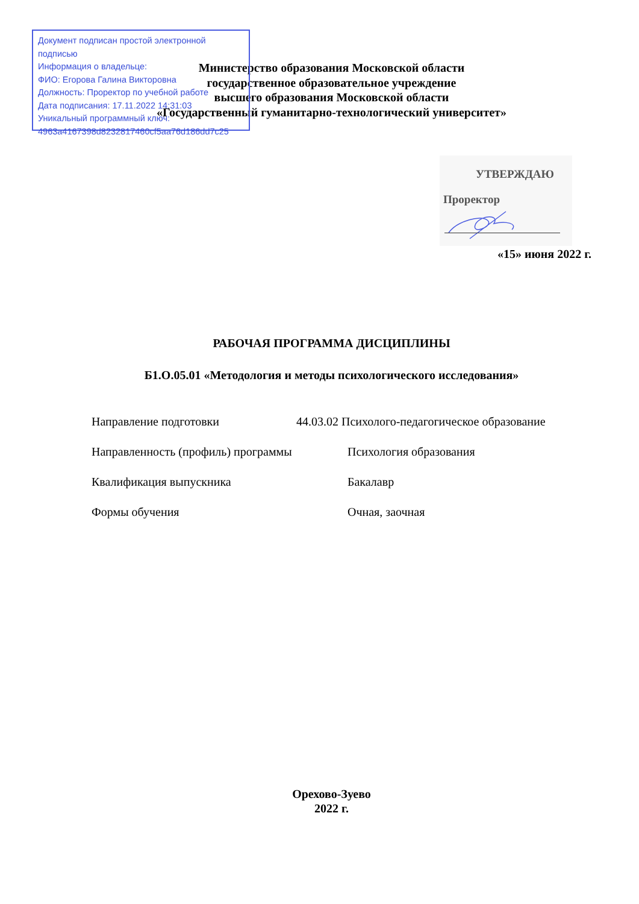Документ подписан простой электронной подписью
Информация о владельце:
ФИО: Егорова Галина Викторовна
Должность: Проректор по учебной работе
Дата подписания: 17.11.2022 14:31:03
Уникальный программный ключ:
4963a4167398d8232817460cf5aa76d186dd7c25
Министерство образования Московской области
государственное образовательное учреждение
высшего образования Московской области
«Государственный гуманитарно-технологический университет»
УТВЕРЖДАЮ
Проректор
«15» июня 2022 г.
РАБОЧАЯ ПРОГРАММА ДИСЦИПЛИНЫ
Б1.О.05.01 «Методология и методы психологического исследования»
Направление подготовки 44.03.02 Психолого-педагогическое образование
Направленность (профиль) программы Психология образования
Квалификация выпускника Бакалавр
Формы обучения Очная, заочная
Орехово-Зуево
2022 г.